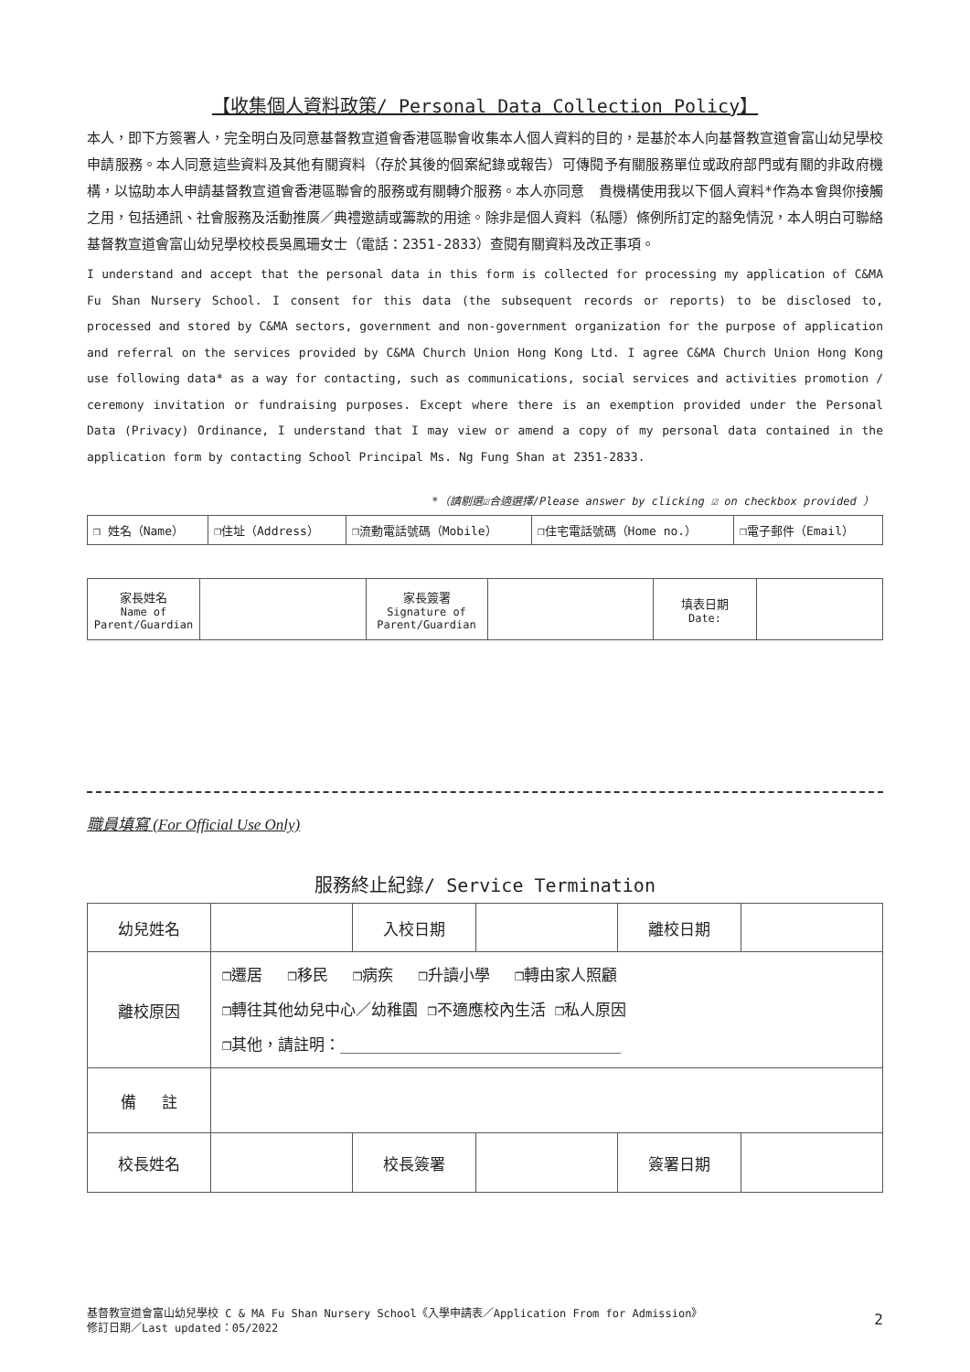【收集個人資料政策/ Personal Data Collection Policy】
本人，即下方簽署人，完全明白及同意基督教宣道會香港區聯會收集本人個人資料的目的，是基於本人向基督教宣道會富山幼兒學校申請服務。本人同意這些資料及其他有關資料（存於其後的個案紀錄或報告）可傳閱予有關服務單位或政府部門或有關的非政府機構，以協助本人申請基督教宣道會香港區聯會的服務或有關轉介服務。本人亦同意　貴機構使用我以下個人資料*作為本會與你接觸之用，包括通訊、社會服務及活動推廣／典禮邀請或籌款的用途。除非是個人資料（私隱）條例所訂定的豁免情況，本人明白可聯絡基督教宣道會富山幼兒學校校長吳鳳珊女士（電話：2351-2833）查閱有關資料及改正事項。
I understand and accept that the personal data in this form is collected for processing my application of C&MA Fu Shan Nursery School. I consent for this data (the subsequent records or reports) to be disclosed to, processed and stored by C&MA sectors, government and non-government organization for the purpose of application and referral on the services provided by C&MA Church Union Hong Kong Ltd. I agree C&MA Church Union Hong Kong use following data* as a way for contacting, such as communications, social services and activities promotion / ceremony invitation or fundraising purposes. Except where there is an exemption provided under the Personal Data (Privacy) Ordinance, I understand that I may view or amend a copy of my personal data contained in the application form by contacting School Principal Ms. Ng Fung Shan at 2351-2833.
*（請剔選☑合適選擇/Please answer by clicking ☑ on checkbox provided ）
| ❒ 姓名（Name） | ❒住址（Address） | ❒流動電話號碼（Mobile） | ❒住宅電話號碼（Home no.） | ❒電子郵件（Email） |
| 家長姓名 Name of Parent/Guardian | | 家長簽署 Signature of Parent/Guardian | | 填表日期 Date: | |
職員填寫 (For Official Use Only)
服務終止紀錄/ Service Termination
| 幼兒姓名 | | 入校日期 | | 離校日期 | |
| 離校原因 | ❒遷居 ❒移民 ❒病疾 ❒升讀小學 ❒轉由家人照顧 ❒轉往其他幼兒中心／幼稚園 ❒不適應校內生活 ❒私人原因 ❒其他，請註明：______________________________ | | | | |
| 備 註 | | | | | |
| 校長姓名 | | 校長簽署 | | 簽署日期 | |
基督教宣道會富山幼兒學校 C & MA Fu Shan Nursery School《入學申請表／Application From for Admission》
修訂日期／Last updated：05/2022
2